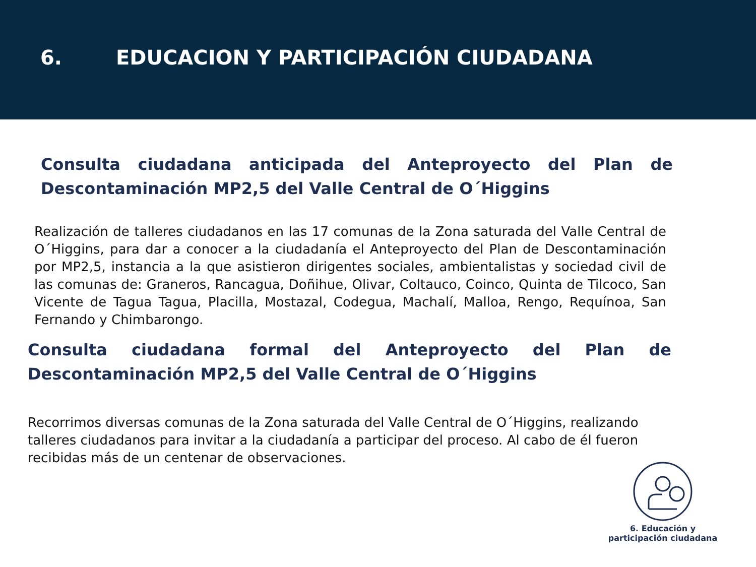6. EDUCACION Y PARTICIPACIÓN CIUDADANA
Consulta ciudadana anticipada del Anteproyecto del Plan de Descontaminación MP2,5 del Valle Central de O´Higgins
Realización de talleres ciudadanos en las 17 comunas de la Zona saturada del Valle Central de O´Higgins, para dar a conocer a la ciudadanía el Anteproyecto del Plan de Descontaminación por MP2,5, instancia a la que asistieron dirigentes sociales, ambientalistas y sociedad civil de las comunas de: Graneros, Rancagua, Doñihue, Olivar, Coltauco, Coinco, Quinta de Tilcoco, San Vicente de Tagua Tagua, Placilla, Mostazal, Codegua, Machalí, Malloa, Rengo, Requínoa, San Fernando y Chimbarongo.
Consulta ciudadana formal del Anteproyecto del Plan de Descontaminación MP2,5 del Valle Central de O´Higgins
Recorrimos diversas comunas de la Zona saturada del Valle Central de O´Higgins, realizando talleres ciudadanos para invitar a la ciudadanía a participar del proceso. Al cabo de él fueron recibidas más de un centenar de observaciones.
6. Educación y
participación ciudadana